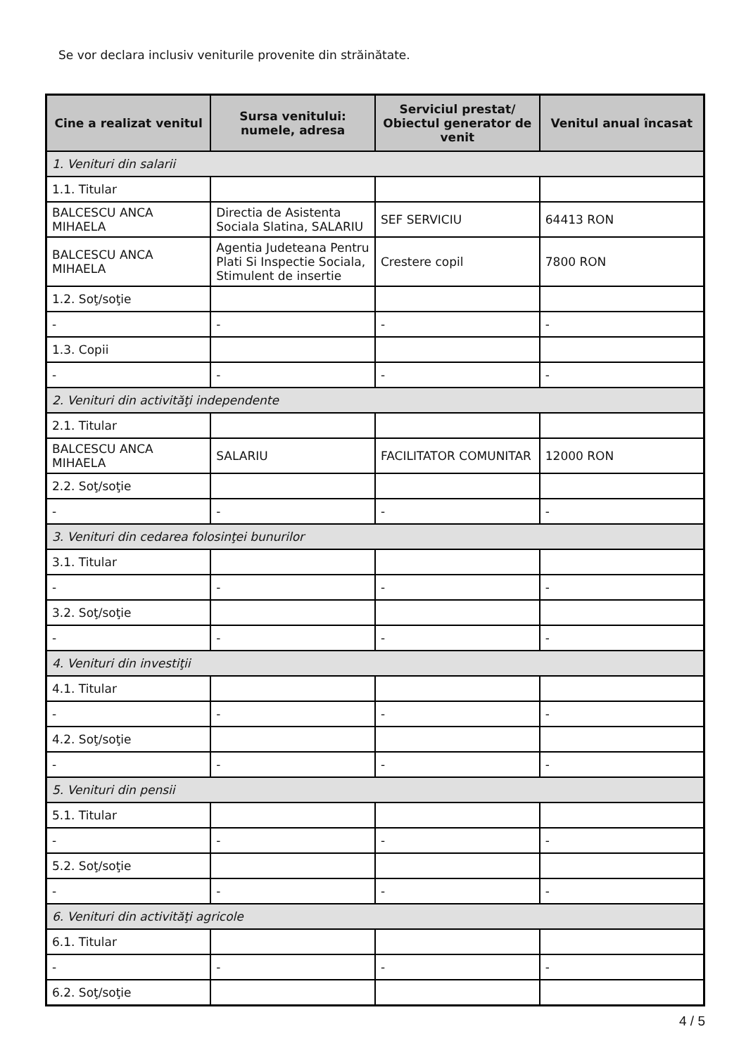Se vor declara inclusiv veniturile provenite din străinătate.
| Cine a realizat venitul | Sursa venitului: numele, adresa | Serviciul prestat/ Obiectul generator de venit | Venitul anual încasat |
| --- | --- | --- | --- |
| 1. Venituri din salarii | | | |
| 1.1. Titular | | | |
| BALCESCU ANCA MIHAELA | Directia de Asistenta Sociala Slatina, SALARIU | SEF SERVICIU | 64413 RON |
| BALCESCU ANCA MIHAELA | Agentia Judeteana Pentru Plati Si Inspectie Sociala, Stimulent de insertie | Crestere copil | 7800 RON |
| 1.2. Soţ/soţie | | | |
| - | - | - | - |
| 1.3. Copii | | | |
| - | - | - | - |
| 2. Venituri din activităţi independente | | | |
| 2.1. Titular | | | |
| BALCESCU ANCA MIHAELA | SALARIU | FACILITATOR COMUNITAR | 12000 RON |
| 2.2. Soţ/soţie | | | |
| - | - | - | - |
| 3. Venituri din cedarea folosinţei bunurilor | | | |
| 3.1. Titular | | | |
| - | - | - | - |
| 3.2. Soţ/soţie | | | |
| - | - | - | - |
| 4. Venituri din investiţii | | | |
| 4.1. Titular | | | |
| - | - | - | - |
| 4.2. Soţ/soţie | | | |
| - | - | - | - |
| 5. Venituri din pensii | | | |
| 5.1. Titular | | | |
| - | - | - | - |
| 5.2. Soţ/soţie | | | |
| - | - | - | - |
| 6. Venituri din activităţi agricole | | | |
| 6.1. Titular | | | |
| - | - | - | - |
| 6.2. Soţ/soţie | | | |
4 / 5